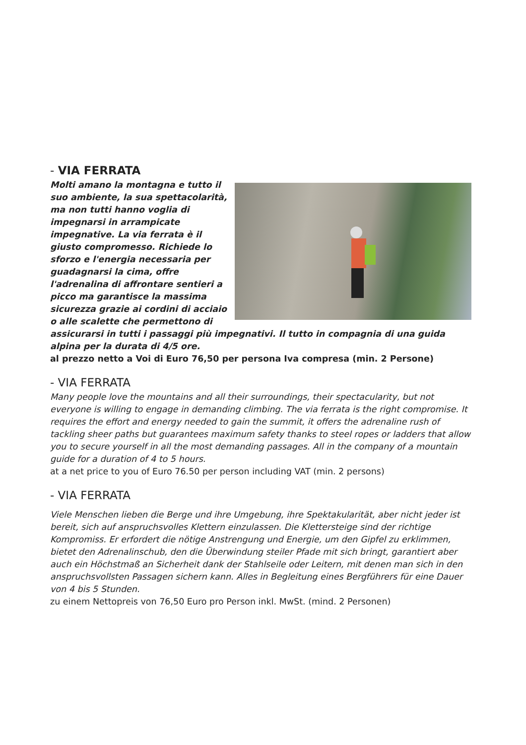- VIA FERRATA
Molti amano la montagna e tutto il suo ambiente, la sua spettacolarità, ma non tutti hanno voglia di impegnarsi in arrampicate impegnative. La via ferrata è il giusto compromesso. Richiede lo sforzo e l'energia necessaria per guadagnarsi la cima, offre l'adrenalina di affrontare sentieri a picco ma garantisce la massima sicurezza grazie ai cordini di acciaio o alle scalette che permettono di assicurarsi in tutti i passaggi più impegnativi. Il tutto in compagnia di una guida alpina per la durata di 4/5 ore.
al prezzo netto a Voi di Euro 76,50 per persona Iva compresa (min. 2 Persone)
- VIA FERRATA
Many people love the mountains and all their surroundings, their spectacularity, but not everyone is willing to engage in demanding climbing. The via ferrata is the right compromise. It requires the effort and energy needed to gain the summit, it offers the adrenaline rush of tackling sheer paths but guarantees maximum safety thanks to steel ropes or ladders that allow you to secure yourself in all the most demanding passages. All in the company of a mountain guide for a duration of 4 to 5 hours.
at a net price to you of Euro 76.50 per person including VAT (min. 2 persons)
- VIA FERRATA
Viele Menschen lieben die Berge und ihre Umgebung, ihre Spektakularität, aber nicht jeder ist bereit, sich auf anspruchsvolles Klettern einzulassen. Die Klettersteige sind der richtige Kompromiss. Er erfordert die nötige Anstrengung und Energie, um den Gipfel zu erklimmen, bietet den Adrenalinschub, den die Überwindung steiler Pfade mit sich bringt, garantiert aber auch ein Höchstmaß an Sicherheit dank der Stahlseile oder Leitern, mit denen man sich in den anspruchsvollsten Passagen sichern kann. Alles in Begleitung eines Bergführers für eine Dauer von 4 bis 5 Stunden.
zu einem Nettopreis von 76,50 Euro pro Person inkl. MwSt. (mind. 2 Personen)